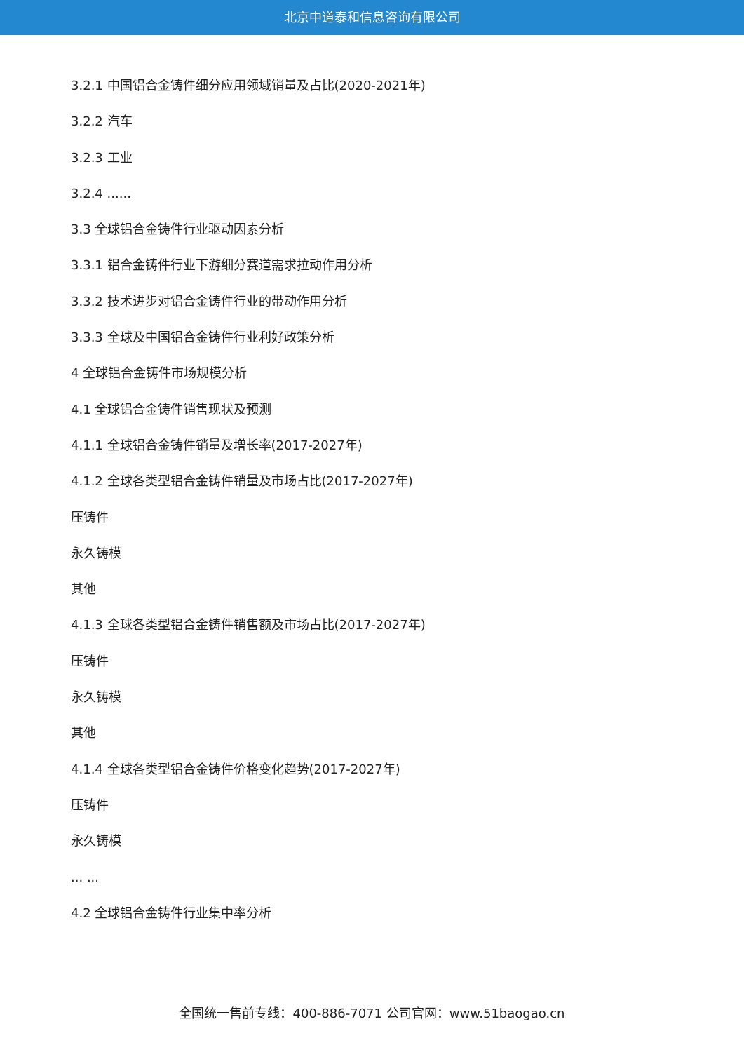北京中道泰和信息咨询有限公司
3.2.1 中国铝合金铸件细分应用领域销量及占比(2020-2021年)
3.2.2 汽车
3.2.3 工业
3.2.4 ......
3.3 全球铝合金铸件行业驱动因素分析
3.3.1 铝合金铸件行业下游细分赛道需求拉动作用分析
3.3.2 技术进步对铝合金铸件行业的带动作用分析
3.3.3 全球及中国铝合金铸件行业利好政策分析
4 全球铝合金铸件市场规模分析
4.1 全球铝合金铸件销售现状及预测
4.1.1 全球铝合金铸件销量及增长率(2017-2027年)
4.1.2 全球各类型铝合金铸件销量及市场占比(2017-2027年)
压铸件
永久铸模
其他
4.1.3 全球各类型铝合金铸件销售额及市场占比(2017-2027年)
压铸件
永久铸模
其他
4.1.4 全球各类型铝合金铸件价格变化趋势(2017-2027年)
压铸件
永久铸模
... ...
4.2 全球铝合金铸件行业集中率分析
全国统一售前专线：400-886-7071 公司官网：www.51baogao.cn